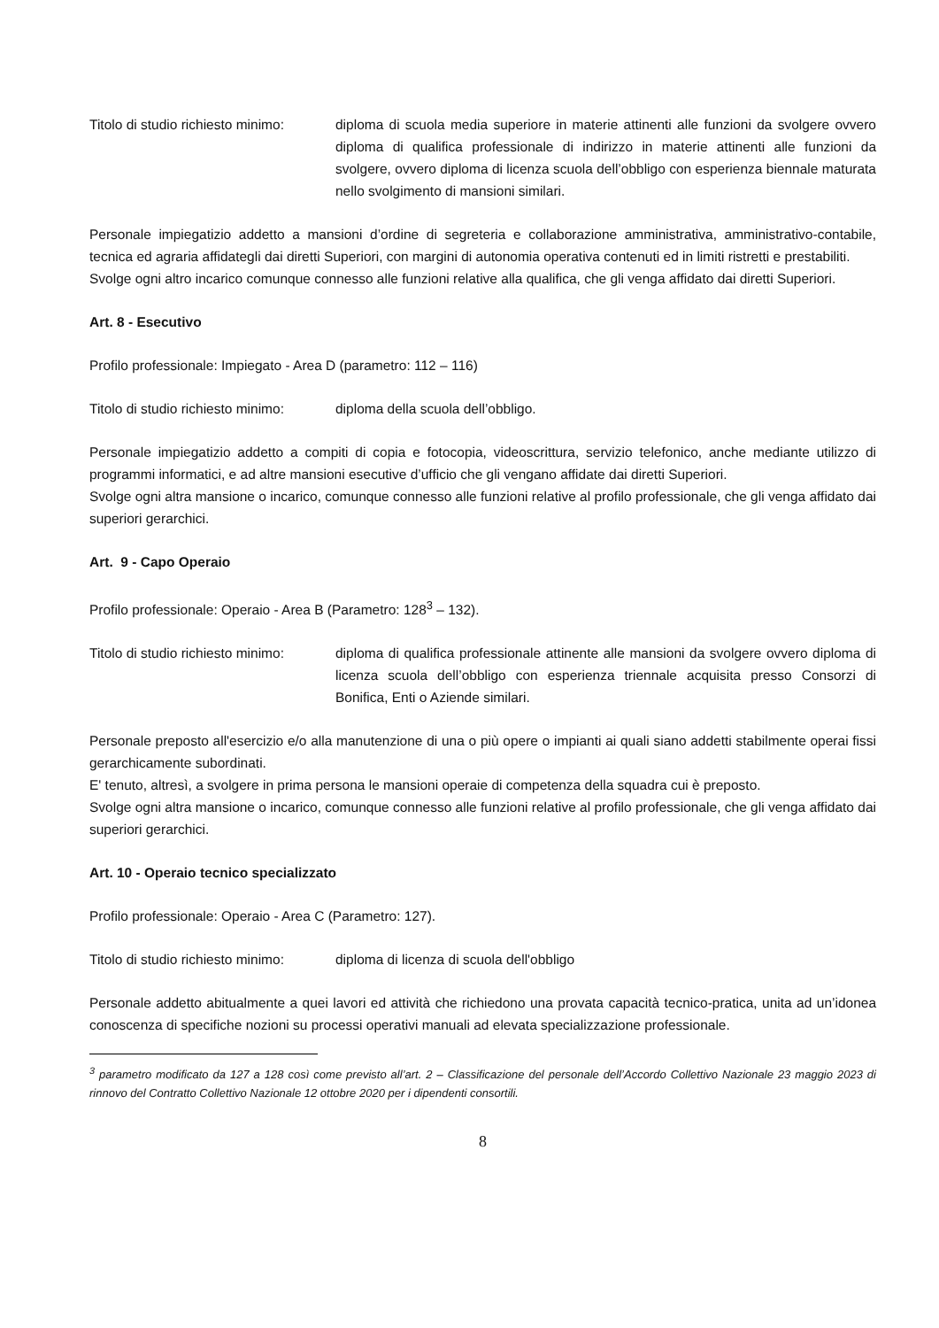Titolo di studio richiesto minimo:
diploma di scuola media superiore in materie attinenti alle funzioni da svolgere ovvero diploma di qualifica professionale di indirizzo in materie attinenti alle funzioni da svolgere, ovvero diploma di licenza scuola dell’obbligo con esperienza biennale maturata nello svolgimento di mansioni similari.
Personale impiegatizio addetto a mansioni d’ordine di segreteria e collaborazione amministrativa, amministrativo-contabile, tecnica ed agraria affidategli dai diretti Superiori, con margini di autonomia operativa contenuti ed in limiti ristretti e prestabiliti.
Svolge ogni altro incarico comunque connesso alle funzioni relative alla qualifica, che gli venga affidato dai diretti Superiori.
Art. 8 - Esecutivo
Profilo professionale: Impiegato - Area D (parametro: 112 – 116)
Titolo di studio richiesto minimo:
diploma della scuola dell’obbligo.
Personale impiegatizio addetto a compiti di copia e fotocopia, videoscrittura, servizio telefonico, anche mediante utilizzo di programmi informatici, e ad altre mansioni esecutive d’ufficio che gli vengano affidate dai diretti Superiori.
Svolge ogni altra mansione o incarico, comunque connesso alle funzioni relative al profilo professionale, che gli venga affidato dai superiori gerarchici.
Art. 9 - Capo Operaio
Profilo professionale: Operaio - Area B (Parametro: 128<sup>3</sup> – 132).
Titolo di studio richiesto minimo:
diploma di qualifica professionale attinente alle mansioni da svolgere ovvero diploma di licenza scuola dell’obbligo con esperienza triennale acquisita presso Consorzi di Bonifica, Enti o Aziende similari.
Personale preposto all'esercizio e/o alla manutenzione di una o più opere o impianti ai quali siano addetti stabilmente operai fissi gerarchicamente subordinati.
E' tenuto, altresì, a svolgere in prima persona le mansioni operaie di competenza della squadra cui è preposto.
Svolge ogni altra mansione o incarico, comunque connesso alle funzioni relative al profilo professionale, che gli venga affidato dai superiori gerarchici.
Art. 10 - Operaio tecnico specializzato
Profilo professionale: Operaio - Area C (Parametro: 127).
Titolo di studio richiesto minimo:
diploma di licenza di scuola dell'obbligo
Personale addetto abitualmente a quei lavori ed attività che richiedono una provata capacità tecnico-pratica, unita ad un’idonea conoscenza di specifiche nozioni su processi operativi manuali ad elevata specializzazione professionale.
<sup>3</sup> parametro modificato da 127 a 128 così come previsto all’art. 2 – Classificazione del personale dell’Accordo Collettivo Nazionale 23 maggio 2023 di rinnovo del Contratto Collettivo Nazionale 12 ottobre 2020 per i dipendenti consortili.
8